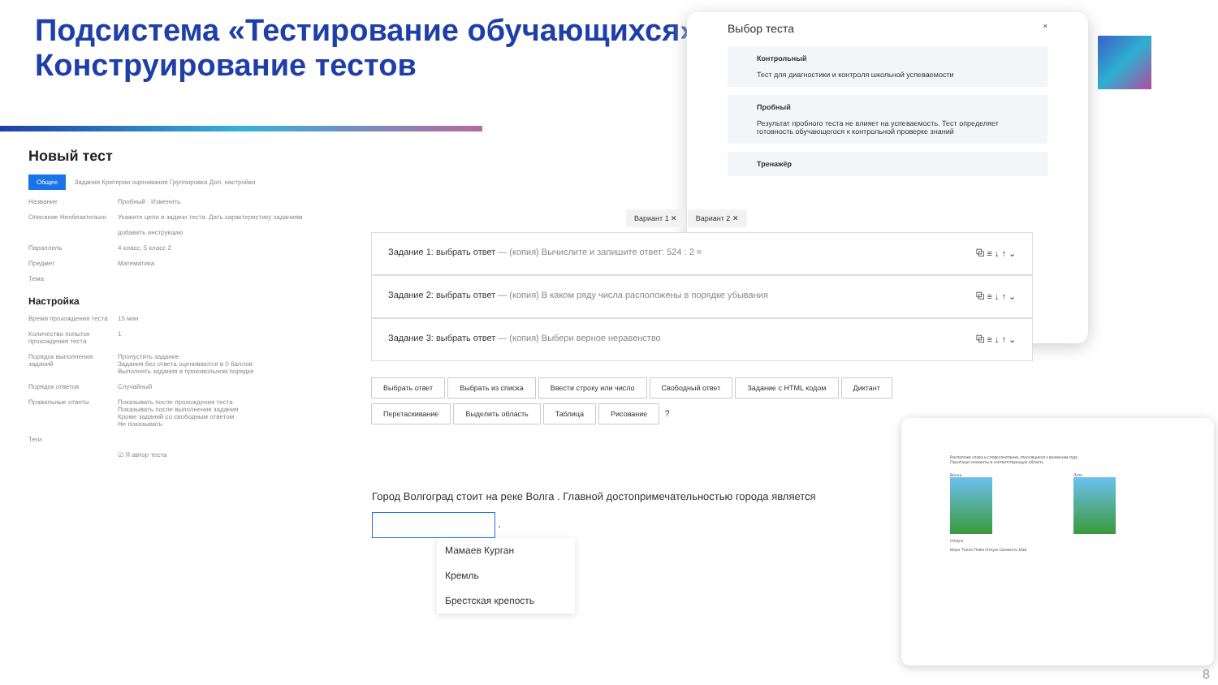Подсистема «Тестирование обучающихся»
Конструирование тестов
Новый тест
Общее Задания Критерии оценивания Группировка Доп. настройки
Название Пробный · Изменить
Описание Необязательно Укажите цели и задачи теста. Дать характеристику заданиям
добавить инструкцию
Параллель 4 класс, 5 класс 2
Предмет Математика
Тема
Настройка
Время прохождения теста 15 мин
Количество попыток прохождения теста 1
Порядок выполнения заданий Пропустить задание
Задания без ответа оцениваются в 0 баллов
Выполнять задания в произвольном порядке
Порядок ответов Случайный
Правильные ответы Показывать после прохождения теста
Показывать после выполнения задания
Кроме заданий со свободным ответом
Не показывать
Теги
☑ Я автор теста
×
Выбор теста
Контрольный
Тест для диагностики и контроля школьной успеваемости
Пробный
Результат пробного теста не влияет на успеваемость. Тест определяет готовность обучающегося к контрольной проверке знаний
Тренажёр
Вариант 1 ✕ Вариант 2 ✕
Задание 1: выбрать ответ — (копия) Вычислите и запишите ответ: 524 : 2 = ⧉ ≡ ↓ ↑ ⌄
Задание 2: выбрать ответ — (копия) В каком ряду числа расположены в порядке убывания ⧉ ≡ ↓ ↑ ⌄
Задание 3: выбрать ответ — (копия) Выбери верное неравенство ⧉ ≡ ↓ ↑ ⌄
Выбрать ответ Выбрать из списка Ввести строку или число Свободный ответ Задание с HTML кодом Диктант Перетаскивание Выделить область Таблица Рисование ?
Город Волгоград стоит на реке Волга . Главной достопримечательностью города является .
Мамаев Курган
Кремль
Брестская крепость
Расположи слова и словосочетания, относящиеся к временам года
Перетащи элементы в соответствующую область
Весна Лето
Отпуск
Море Тепло Пляж Отпуск Свежесть Май
8